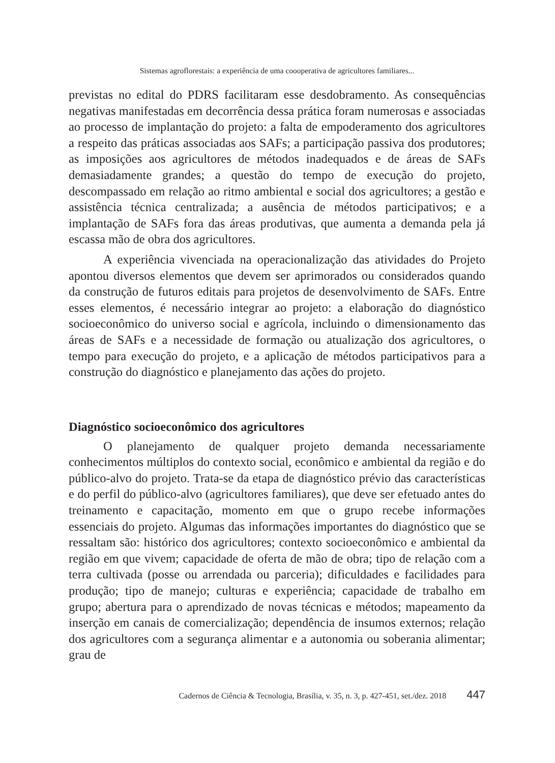Sistemas agroflorestais: a experiência de uma coooperativa de agricultores familiares...
previstas no edital do PDRS facilitaram esse desdobramento. As consequências negativas manifestadas em decorrência dessa prática foram numerosas e associadas ao processo de implantação do projeto: a falta de empoderamento dos agricultores a respeito das práticas associadas aos SAFs; a participação passiva dos produtores; as imposições aos agricultores de métodos inadequados e de áreas de SAFs demasiadamente grandes; a questão do tempo de execução do projeto, descompassado em relação ao ritmo ambiental e social dos agricultores; a gestão e assistência técnica centralizada; a ausência de métodos participativos; e a implantação de SAFs fora das áreas produtivas, que aumenta a demanda pela já escassa mão de obra dos agricultores.
A experiência vivenciada na operacionalização das atividades do Projeto apontou diversos elementos que devem ser aprimorados ou considerados quando da construção de futuros editais para projetos de desenvolvimento de SAFs. Entre esses elementos, é necessário integrar ao projeto: a elaboração do diagnóstico socioeconômico do universo social e agrícola, incluindo o dimensionamento das áreas de SAFs e a necessidade de formação ou atualização dos agricultores, o tempo para execução do projeto, e a aplicação de métodos participativos para a construção do diagnóstico e planejamento das ações do projeto.
Diagnóstico socioeconômico dos agricultores
O planejamento de qualquer projeto demanda necessariamente conhecimentos múltiplos do contexto social, econômico e ambiental da região e do público-alvo do projeto. Trata-se da etapa de diagnóstico prévio das características e do perfil do público-alvo (agricultores familiares), que deve ser efetuado antes do treinamento e capacitação, momento em que o grupo recebe informações essenciais do projeto. Algumas das informações importantes do diagnóstico que se ressaltam são: histórico dos agricultores; contexto socioeconômico e ambiental da região em que vivem; capacidade de oferta de mão de obra; tipo de relação com a terra cultivada (posse ou arrendada ou parceria); dificuldades e facilidades para produção; tipo de manejo; culturas e experiência; capacidade de trabalho em grupo; abertura para o aprendizado de novas técnicas e métodos; mapeamento da inserção em canais de comercialização; dependência de insumos externos; relação dos agricultores com a segurança alimentar e a autonomia ou soberania alimentar; grau de
Cadernos de Ciência & Tecnologia, Brasília, v. 35, n. 3, p. 427-451, set./dez. 2018 447